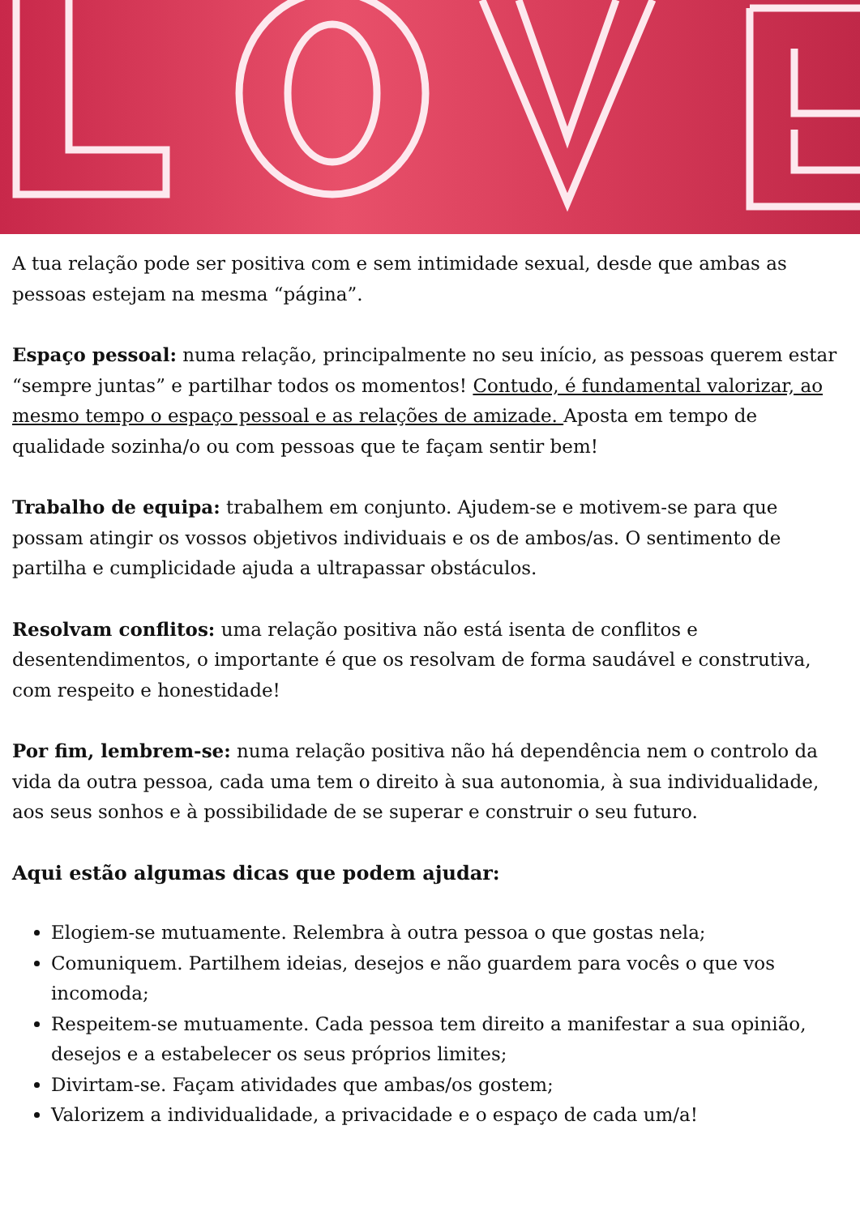A tua relação pode ser positiva com e sem intimidade sexual, desde que ambas as pessoas estejam na mesma “página”.
Espaço pessoal: numa relação, principalmente no seu início, as pessoas querem estar “sempre juntas” e partilhar todos os momentos! Contudo, é fundamental valorizar, ao mesmo tempo o espaço pessoal e as relações de amizade. Aposta em tempo de qualidade sozinha/o ou com pessoas que te façam sentir bem!
Trabalho de equipa: trabalhem em conjunto. Ajudem-se e motivem-se para que possam atingir os vossos objetivos individuais e os de ambos/as. O sentimento de partilha e cumplicidade ajuda a ultrapassar obstáculos.
Resolvam conflitos: uma relação positiva não está isenta de conflitos e desentendimentos, o importante é que os resolvam de forma saudável e construtiva, com respeito e honestidade!
Por fim, lembrem-se: numa relação positiva não há dependência nem o controlo da vida da outra pessoa, cada uma tem o direito à sua autonomia, à sua individualidade, aos seus sonhos e à possibilidade de se superar e construir o seu futuro.
Aqui estão algumas dicas que podem ajudar:
Elogiem-se mutuamente. Relembra à outra pessoa o que gostas nela;
Comuniquem. Partilhem ideias, desejos e não guardem para vocês o que vos incomoda;
Respeitem-se mutuamente. Cada pessoa tem direito a manifestar a sua opinião, desejos e a estabelecer os seus próprios limites;
Divirtam-se. Façam atividades que ambas/os gostem;
Valorizem a individualidade, a privacidade e o espaço de cada um/a!